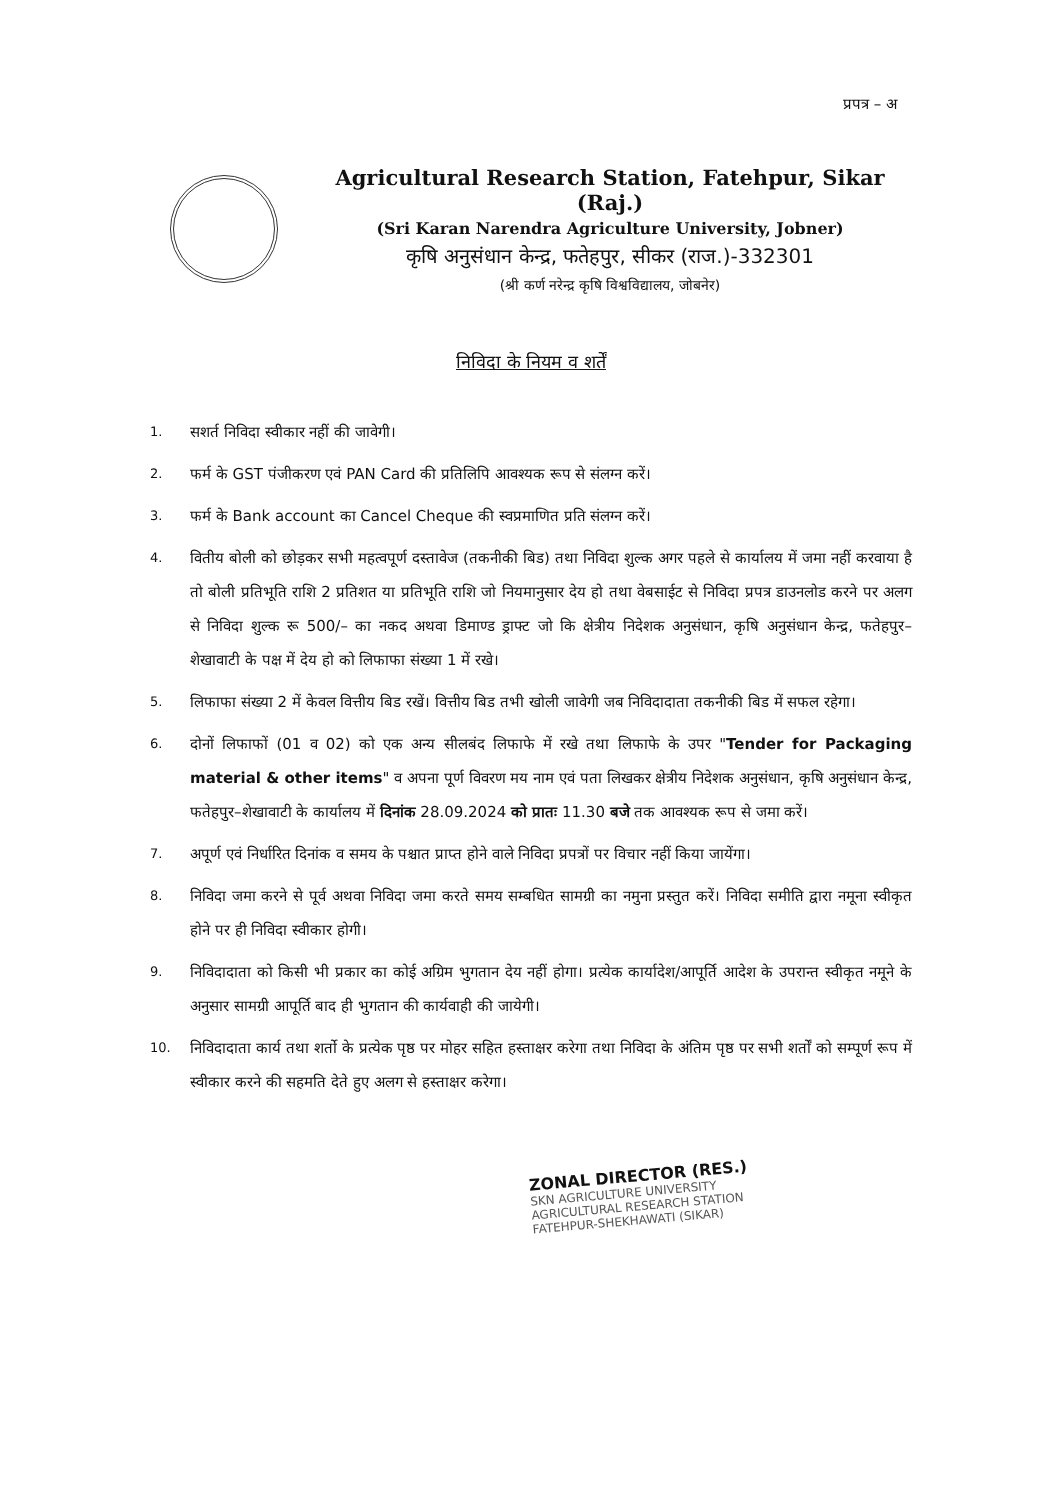प्रपत्र – अ
Agricultural Research Station, Fatehpur, Sikar (Raj.)
(Sri Karan Narendra Agriculture University, Jobner)
कृषि अनुसंधान केन्द्र, फतेहपुर, सीकर (राज.)-332301
(श्री कर्ण नरेन्द्र कृषि विश्वविद्यालय, जोबनेर)
निविदा के नियम व शर्तें
1. सशर्त निविदा स्वीकार नहीं की जावेगी।
2. फर्म के GST पंजीकरण एवं PAN Card की प्रतिलिपि आवश्यक रूप से संलग्न करें।
3. फर्म के Bank account का Cancel Cheque की स्वप्रमाणित प्रति संलग्न करें।
4. वितीय बोली को छोड़कर सभी महत्वपूर्ण दस्तावेज (तकनीकी बिड) तथा निविदा शुल्क अगर पहले से कार्यालय में जमा नहीं करवाया है तो बोली प्रतिभूति राशि 2 प्रतिशत या प्रतिभूति राशि जो नियमानुसार देय हो तथा वेबसाईट से निविदा प्रपत्र डाउनलोड करने पर अलग से निविदा शुल्क रू 500/– का नकद अथवा डिमाण्ड ड्राफ्ट जो कि क्षेत्रीय निदेशक अनुसंधान, कृषि अनुसंधान केन्द्र, फतेहपुर–शेखावाटी के पक्ष में देय हो को लिफाफा संख्या 1 में रखे।
5. लिफाफा संख्या 2 में केवल वित्तीय बिड रखें। वित्तीय बिड तभी खोली जावेगी जब निविदादाता तकनीकी बिड में सफल रहेगा।
6. दोनों लिफाफों (01 व 02) को एक अन्य सीलबंद लिफाफे में रखे तथा लिफाफे के उपर "Tender for Packaging material & other items" व अपना पूर्ण विवरण मय नाम एवं पता लिखकर क्षेत्रीय निदेशक अनुसंधान, कृषि अनुसंधान केन्द्र, फतेहपुर–शेखावाटी के कार्यालय में दिनांक 28.09.2024 को प्रातः 11.30 बजे तक आवश्यक रूप से जमा करें।
7. अपूर्ण एवं निर्धारित दिनांक व समय के पश्चात प्राप्त होने वाले निविदा प्रपत्रों पर विचार नहीं किया जायेंगा।
8. निविदा जमा करने से पूर्व अथवा निविदा जमा करते समय सम्बधित सामग्री का नमुना प्रस्तुत करें। निविदा समीति द्वारा नमूना स्वीकृत होने पर ही निविदा स्वीकार होगी।
9. निविदादाता को किसी भी प्रकार का कोई अग्रिम भुगतान देय नहीं होगा। प्रत्येक कार्यादेश/आपूर्ति आदेश के उपरान्त स्वीकृत नमूने के अनुसार सामग्री आपूर्ति बाद ही भुगतान की कार्यवाही की जायेगी।
10. निविदादाता कार्य तथा शर्तो के प्रत्येक पृष्ठ पर मोहर सहित हस्ताक्षर करेगा तथा निविदा के अंतिम पृष्ठ पर सभी शर्तों को सम्पूर्ण रूप में स्वीकार करने की सहमति देते हुए अलग से हस्ताक्षर करेगा।
ZONAL DIRECTOR (RES.)
SKN AGRICULTURE UNIVERSITY
AGRICULTURAL RESEARCH STATION
FATEHPUR-SHEKHAWATI (SIKAR)